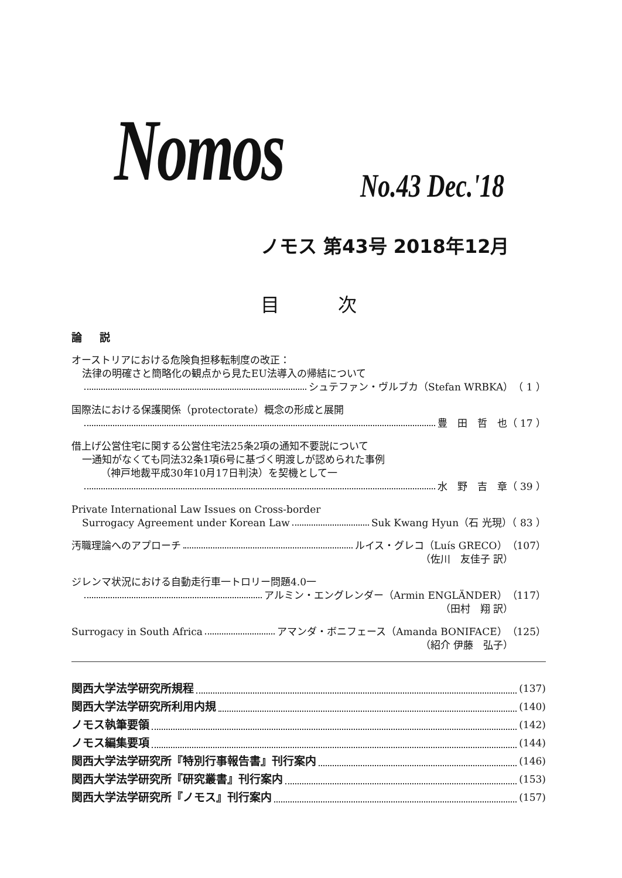Nomos No.43 Dec.'18
ノモス 第43号 2018年12月
目次
論説
オーストリアにおける危険負担移転制度の改正：
法律の明確さと簡略化の観点から見たEU法導入の帰結について
シュテファン・ヴルブカ（Stefan WRBKA）（ 1 ）
国際法における保護関係（protectorate）概念の形成と展開
豊　田　哲　也（ 17 ）
借上げ公営住宅に関する公営住宅法25条2項の通知不要説について
一通知がなくても同法32条1項6号に基づく明渡しが認められた事例
（神戸地裁平成30年10月17日判決）を契機として一
水　野　吉　章（ 39 ）
Private International Law Issues on Cross-border
Surrogacy Agreement under Korean Law Suk Kwang Hyun（石 光現）（ 83 ）
汚職理論へのアプローチ ルイス・グレコ（Luís GRECO）（107）
（佐川　友佳子 訳）
ジレンマ状況における自動走行車一トロリー問題4.0一
アルミン・エングレンダー（Armin ENGLÄNDER）（117）
（田村　翔 訳）
Surrogacy in South Africa アマンダ・ボニフェース（Amanda BONIFACE）（125）
（紹介 伊藤　弘子）
関西大学法学研究所規程 (137)
関西大学法学研究所利用内規 (140)
ノモス執筆要領 (142)
ノモス編集要項 (144)
関西大学法学研究所『特別行事報告書』刊行案内 (146)
関西大学法学研究所『研究叢書』刊行案内 (153)
関西大学法学研究所『ノモス』刊行案内 (157)